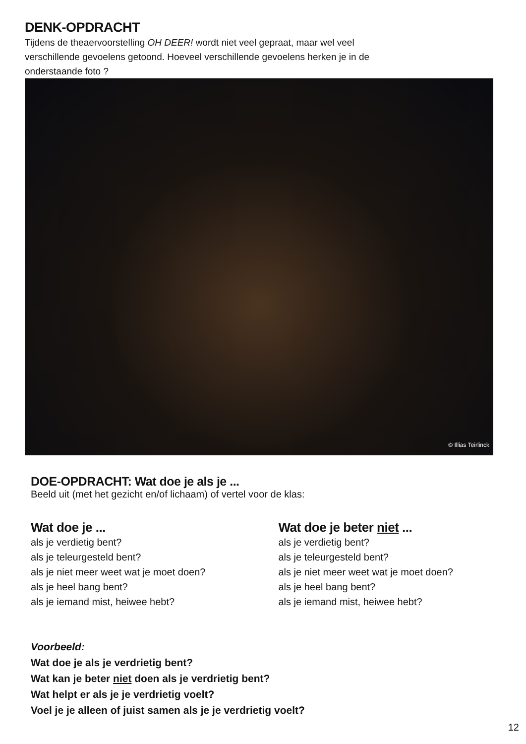DENK-OPDRACHT
Tijdens de theaervoorstelling OH DEER! wordt niet veel gepraat, maar wel veel verschillende gevoelens getoond. Hoeveel verschillende gevoelens herken je in de onderstaande foto ?
© Illias Teirlinck
DOE-OPDRACHT: Wat doe je als je ...
Beeld uit (met het gezicht en/of lichaam) of vertel voor de klas:
Wat doe je ...
als je verdietig bent?
als je teleurgesteld bent?
als je niet meer weet wat je moet doen?
als je heel bang bent?
als je iemand mist, heiwee hebt?
Wat doe je beter niet ...
als je verdietig bent?
als je teleurgesteld bent?
als je niet meer weet wat je moet doen?
als je heel bang bent?
als je iemand mist, heiwee hebt?
Voorbeeld:
Wat doe je als je verdrietig bent?
Wat kan je beter niet doen als je verdrietig bent?
Wat helpt er als je je verdrietig voelt?
Voel je je alleen of juist samen als je je verdrietig voelt?
12